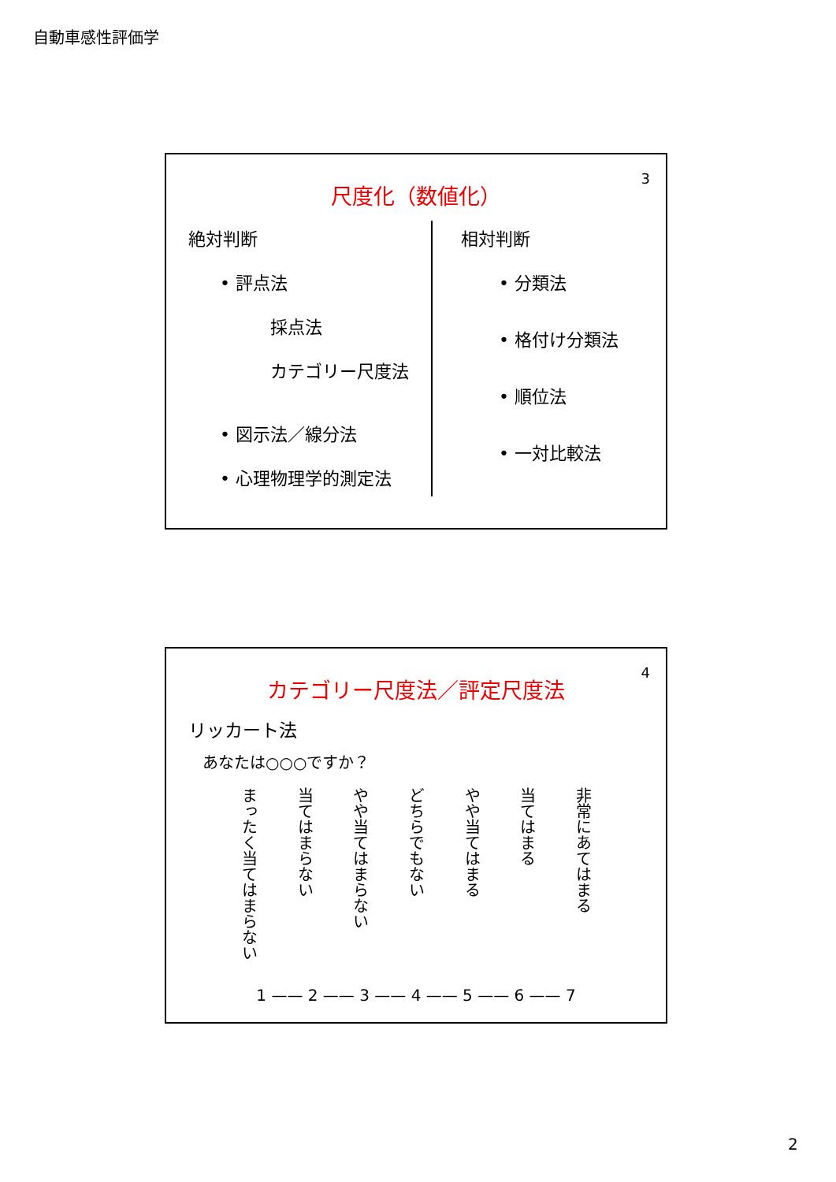自動車感性評価学
3
尺度化（数値化）
絶対判断
• 評点法
採点法
カテゴリー尺度法
• 図示法／線分法
• 心理物理学的測定法
相対判断
• 分類法
• 格付け分類法
• 順位法
• 一対比較法
4
カテゴリー尺度法／評定尺度法
リッカート法
あなたは○○○ですか？
まったく当てはまらない
当てはまらない
やや当てはまらない
どちらでもない
やや当てはまる
当てはまる
非常にあてはまる
1 —— 2 —— 3 —— 4 —— 5 —— 6 —— 7
2